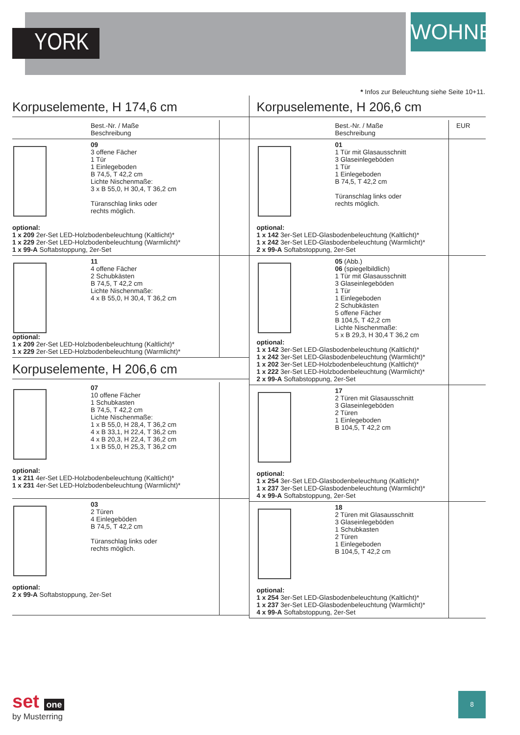YORK
WOHNEN
* Infos zur Beleuchtung siehe Seite 10+11.
Korpuselemente, H 174,6 cm
| | Best.-Nr. / Maße Beschreibung | |
| 09 3 offene Fächer 1 Tür 1 Einlegeboden B 74,5, T 42,2 cm Lichte Nischenmaße: 3 x B 55,0, H 30,4, T 36,2 cm Türanschlag links oder rechts möglich. optional: 1 x 209 2er-Set LED-Holzbodenbeleuchtung (Kaltlicht)* 1 x 229 2er-Set LED-Holzbodenbeleuchtung (Warmlicht)* 1 x 99-A Softabstoppung, 2er-Set | | |
| 11 4 offene Fächer 2 Schubkästen B 74,5, T 42,2 cm Lichte Nischenmaße: 4 x B 55,0, H 30,4, T 36,2 cm optional: 1 x 209 2er-Set LED-Holzbodenbeleuchtung (Kaltlicht)* 1 x 229 2er-Set LED-Holzbodenbeleuchtung (Warmlicht)* | | |
Korpuselemente, H 206,6 cm
| 07 10 offene Fächer 1 Schubkasten B 74,5, T 42,2 cm Lichte Nischenmaße: 1 x B 55,0, H 28,4, T 36,2 cm 4 x B 33,1, H 22,4, T 36,2 cm 4 x B 20,3, H 22,4, T 36,2 cm 1 x B 55,0, H 25,3, T 36,2 cm optional: 1 x 211 4er-Set LED-Holzbodenbeleuchtung (Kaltlicht)* 1 x 231 4er-Set LED-Holzbodenbeleuchtung (Warmlicht)* | |
| 03 2 Türen 4 Einlegeböden B 74,5, T 42,2 cm Türanschlag links oder rechts möglich. optional: 2 x 99-A Softabstoppung, 2er-Set | |
Korpuselemente, H 206,6 cm
| | Best.-Nr. / Maße Beschreibung | EUR |
| 01 1 Tür mit Glasausschnitt 3 Glaseinlegeböden 1 Tür 1 Einlegeboden B 74,5, T 42,2 cm Türanschlag links oder rechts möglich. optional: 1 x 142 3er-Set LED-Glasbodenbeleuchtung (Kaltlicht)* 1 x 242 3er-Set LED-Glasbodenbeleuchtung (Warmlicht)* 2 x 99-A Softabstoppung, 2er-Set | | |
| 05 (Abb.) 06 (spiegelbildlich) 1 Tür mit Glasausschnitt 3 Glaseinlegeböden 1 Tür 1 Einlegeboden 2 Schubkästen 5 offene Fächer B 104,5, T 42,2 cm Lichte Nischenmaße: 5 x B 29,3, H 30,4 T 36,2 cm optional: 1 x 142 3er-Set LED-Glasbodenbeleuchtung (Kaltlicht)* 1 x 242 3er-Set LED-Glasbodenbeleuchtung (Warmlicht)* 1 x 202 3er-Set LED-Holzbodenbeleuchtung (Kaltlicht)* 1 x 222 3er-Set LED-Holzbodenbeleuchtung (Warmlicht)* 2 x 99-A Softabstoppung, 2er-Set | | |
| 17 2 Türen mit Glasausschnitt 3 Glaseinlegeböden 2 Türen 1 Einlegeboden B 104,5, T 42,2 cm optional: 1 x 254 3er-Set LED-Glasbodenbeleuchtung (Kaltlicht)* 1 x 237 3er-Set LED-Glasbodenbeleuchtung (Warmlicht)* 4 x 99-A Softabstoppung, 2er-Set | | |
| 18 2 Türen mit Glasausschnitt 3 Glaseinlegeböden 1 Schubkasten 2 Türen 1 Einlegeboden B 104,5, T 42,2 cm optional: 1 x 254 3er-Set LED-Glasbodenbeleuchtung (Kaltlicht)* 1 x 237 3er-Set LED-Glasbodenbeleuchtung (Warmlicht)* 4 x 99-A Softabstoppung, 2er-Set | | |
set one
by Musterring
8